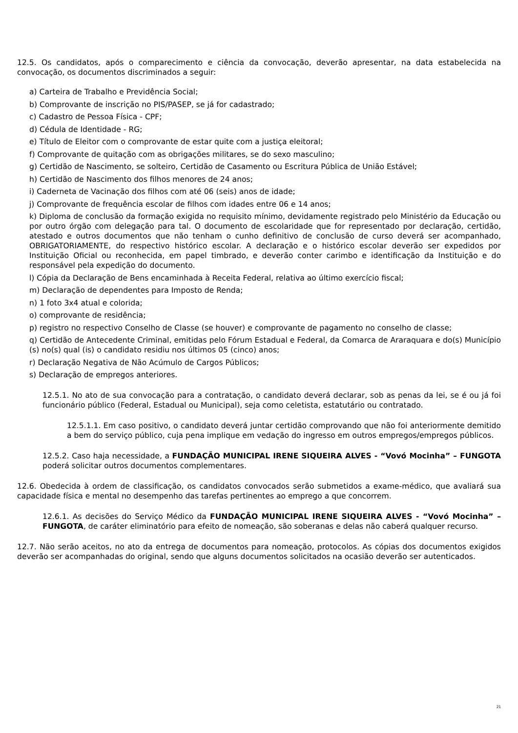12.5. Os candidatos, após o comparecimento e ciência da convocação, deverão apresentar, na data estabelecida na convocação, os documentos discriminados a seguir:
a) Carteira de Trabalho e Previdência Social;
b) Comprovante de inscrição no PIS/PASEP, se já for cadastrado;
c) Cadastro de Pessoa Física - CPF;
d) Cédula de Identidade - RG;
e) Título de Eleitor com o comprovante de estar quite com a justiça eleitoral;
f) Comprovante de quitação com as obrigações militares, se do sexo masculino;
g) Certidão de Nascimento, se solteiro, Certidão de Casamento ou Escritura Pública de União Estável;
h) Certidão de Nascimento dos filhos menores de 24 anos;
i) Caderneta de Vacinação dos filhos com até 06 (seis) anos de idade;
j) Comprovante de frequência escolar de filhos com idades entre 06 e 14 anos;
k) Diploma de conclusão da formação exigida no requisito mínimo, devidamente registrado pelo Ministério da Educação ou por outro órgão com delegação para tal. O documento de escolaridade que for representado por declaração, certidão, atestado e outros documentos que não tenham o cunho definitivo de conclusão de curso deverá ser acompanhado, OBRIGATORIAMENTE, do respectivo histórico escolar. A declaração e o histórico escolar deverão ser expedidos por Instituição Oficial ou reconhecida, em papel timbrado, e deverão conter carimbo e identificação da Instituição e do responsável pela expedição do documento.
l) Cópia da Declaração de Bens encaminhada à Receita Federal, relativa ao último exercício fiscal;
m) Declaração de dependentes para Imposto de Renda;
n) 1 foto 3x4 atual e colorida;
o) comprovante de residência;
p) registro no respectivo Conselho de Classe (se houver) e comprovante de pagamento no conselho de classe;
q) Certidão de Antecedente Criminal, emitidas pelo Fórum Estadual e Federal, da Comarca de Araraquara e do(s) Município (s) no(s) qual (is) o candidato residiu nos últimos 05 (cinco) anos;
r) Declaração Negativa de Não Acúmulo de Cargos Públicos;
s) Declaração de empregos anteriores.
12.5.1. No ato de sua convocação para a contratação, o candidato deverá declarar, sob as penas da lei, se é ou já foi funcionário público (Federal, Estadual ou Municipal), seja como celetista, estatutário ou contratado.
12.5.1.1. Em caso positivo, o candidato deverá juntar certidão comprovando que não foi anteriormente demitido a bem do serviço público, cuja pena implique em vedação do ingresso em outros empregos/empregos públicos.
12.5.2. Caso haja necessidade, a FUNDAÇÃO MUNICIPAL IRENE SIQUEIRA ALVES - “Vovó Mocinha” – FUNGOTA poderá solicitar outros documentos complementares.
12.6. Obedecida à ordem de classificação, os candidatos convocados serão submetidos a exame-médico, que avaliará sua capacidade física e mental no desempenho das tarefas pertinentes ao emprego a que concorrem.
12.6.1. As decisões do Serviço Médico da FUNDAÇÃO MUNICIPAL IRENE SIQUEIRA ALVES - “Vovó Mocinha” – FUNGOTA, de caráter eliminatório para efeito de nomeação, são soberanas e delas não caberá qualquer recurso.
12.7. Não serão aceitos, no ato da entrega de documentos para nomeação, protocolos. As cópias dos documentos exigidos deverão ser acompanhadas do original, sendo que alguns documentos solicitados na ocasião deverão ser autenticados.
21